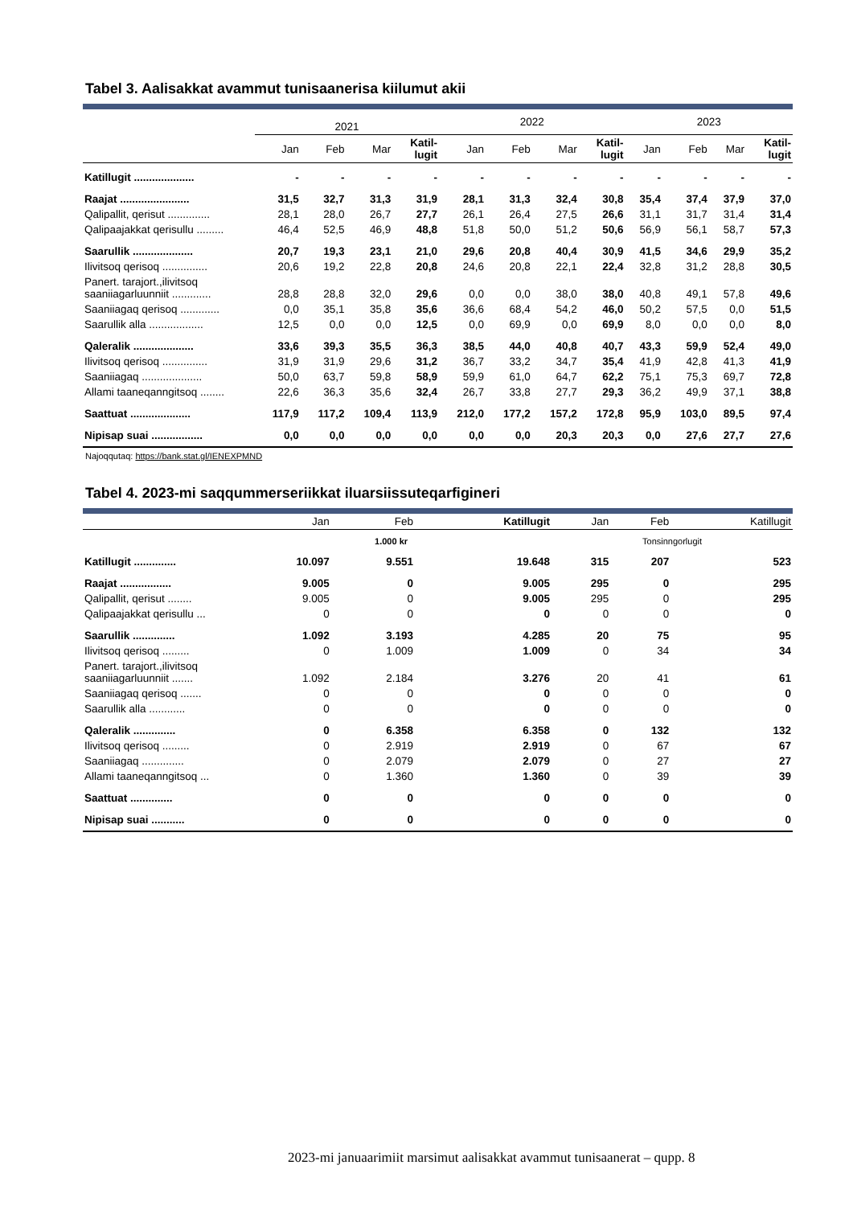Tabel 3. Aalisakkat avammut tunisaanerisa kiilumut akii
| | 2021 | | | | 2022 | | | | 2023 | | | |
| --- | --- | --- | --- | --- | --- | --- | --- | --- | --- | --- | --- | --- |
| | Jan | Feb | Mar | Katil- lugit | Jan | Feb | Mar | Katil- lugit | Jan | Feb | Mar | Katil- lugit |
| Katillugit .................... | - | - | - | - | - | - | - | - | - | - | - | - |
| Raajat ....................... | 31,5 | 32,7 | 31,3 | 31,9 | 28,1 | 31,3 | 32,4 | 30,8 | 35,4 | 37,4 | 37,9 | 37,0 |
| Qalipallit, qerisut .............. | 28,1 | 28,0 | 26,7 | 27,7 | 26,1 | 26,4 | 27,5 | 26,6 | 31,1 | 31,7 | 31,4 | 31,4 |
| Qalipaajakkat qerisullu ......... | 46,4 | 52,5 | 46,9 | 48,8 | 51,8 | 50,0 | 51,2 | 50,6 | 56,9 | 56,1 | 58,7 | 57,3 |
| Saarullik .................... | 20,7 | 19,3 | 23,1 | 21,0 | 29,6 | 20,8 | 40,4 | 30,9 | 41,5 | 34,6 | 29,9 | 35,2 |
| Ilivitsoq qerisoq ............... | 20,6 | 19,2 | 22,8 | 20,8 | 24,6 | 20,8 | 22,1 | 22,4 | 32,8 | 31,2 | 28,8 | 30,5 |
| Panert. tarajort.,ilivitsoq saaniiagarluunniit ............. | 28,8 | 28,8 | 32,0 | 29,6 | 0,0 | 0,0 | 38,0 | 38,0 | 40,8 | 49,1 | 57,8 | 49,6 |
| Saaniiagaq qerisoq ............. | 0,0 | 35,1 | 35,8 | 35,6 | 36,6 | 68,4 | 54,2 | 46,0 | 50,2 | 57,5 | 0,0 | 51,5 |
| Saarullik alla .................. | 12,5 | 0,0 | 0,0 | 12,5 | 0,0 | 69,9 | 0,0 | 69,9 | 8,0 | 0,0 | 0,0 | 8,0 |
| Qaleralik .................... | 33,6 | 39,3 | 35,5 | 36,3 | 38,5 | 44,0 | 40,8 | 40,7 | 43,3 | 59,9 | 52,4 | 49,0 |
| Ilivitsoq qerisoq ............... | 31,9 | 31,9 | 29,6 | 31,2 | 36,7 | 33,2 | 34,7 | 35,4 | 41,9 | 42,8 | 41,3 | 41,9 |
| Saaniiagaq .................... | 50,0 | 63,7 | 59,8 | 58,9 | 59,9 | 61,0 | 64,7 | 62,2 | 75,1 | 75,3 | 69,7 | 72,8 |
| Allami taaneqanngitsoq ........ | 22,6 | 36,3 | 35,6 | 32,4 | 26,7 | 33,8 | 27,7 | 29,3 | 36,2 | 49,9 | 37,1 | 38,8 |
| Saattuat .................... | 117,9 | 117,2 | 109,4 | 113,9 | 212,0 | 177,2 | 157,2 | 172,8 | 95,9 | 103,0 | 89,5 | 97,4 |
| Nipisap suai ................. | 0,0 | 0,0 | 0,0 | 0,0 | 0,0 | 0,0 | 20,3 | 20,3 | 0,0 | 27,6 | 27,7 | 27,6 |
Najoqqutaq: https://bank.stat.gl/IENEXPMND
Tabel 4. 2023-mi saqqummerseriikkat iluarsiissuteqarfigineri
| | Jan | Feb | Katillugit | Jan | Feb | Katillugit |
| --- | --- | --- | --- | --- | --- | --- |
| | 1.000 kr | | | Tonsinngorlugit | | |
| Katillugit .............. | 10.097 | 9.551 | 19.648 | 315 | 207 | 523 |
| Raajat ................. | 9.005 | 0 | 9.005 | 295 | 0 | 295 |
| Qalipallit, qerisut ........ | 9.005 | 0 | 9.005 | 295 | 0 | 295 |
| Qalipaajakkat qerisullu ... | 0 | 0 | 0 | 0 | 0 | 0 |
| Saarullik .............. | 1.092 | 3.193 | 4.285 | 20 | 75 | 95 |
| Ilivitsoq qerisoq ......... | 0 | 1.009 | 1.009 | 0 | 34 | 34 |
| Panert. tarajort.,ilivitsoq saaniiagarluunniit ....... | 1.092 | 2.184 | 3.276 | 20 | 41 | 61 |
| Saaniiagaq qerisoq ....... | 0 | 0 | 0 | 0 | 0 | 0 |
| Saarullik alla ............ | 0 | 0 | 0 | 0 | 0 | 0 |
| Qaleralik .............. | 0 | 6.358 | 6.358 | 0 | 132 | 132 |
| Ilivitsoq qerisoq ......... | 0 | 2.919 | 2.919 | 0 | 67 | 67 |
| Saaniiagaq .............. | 0 | 2.079 | 2.079 | 0 | 27 | 27 |
| Allami taaneqanngitsoq ... | 0 | 1.360 | 1.360 | 0 | 39 | 39 |
| Saattuat .............. | 0 | 0 | 0 | 0 | 0 | 0 |
| Nipisap suai ........... | 0 | 0 | 0 | 0 | 0 | 0 |
2023-mi januaarimiit marsimut aalisakkat avammut tunisaanerat – qupp. 8